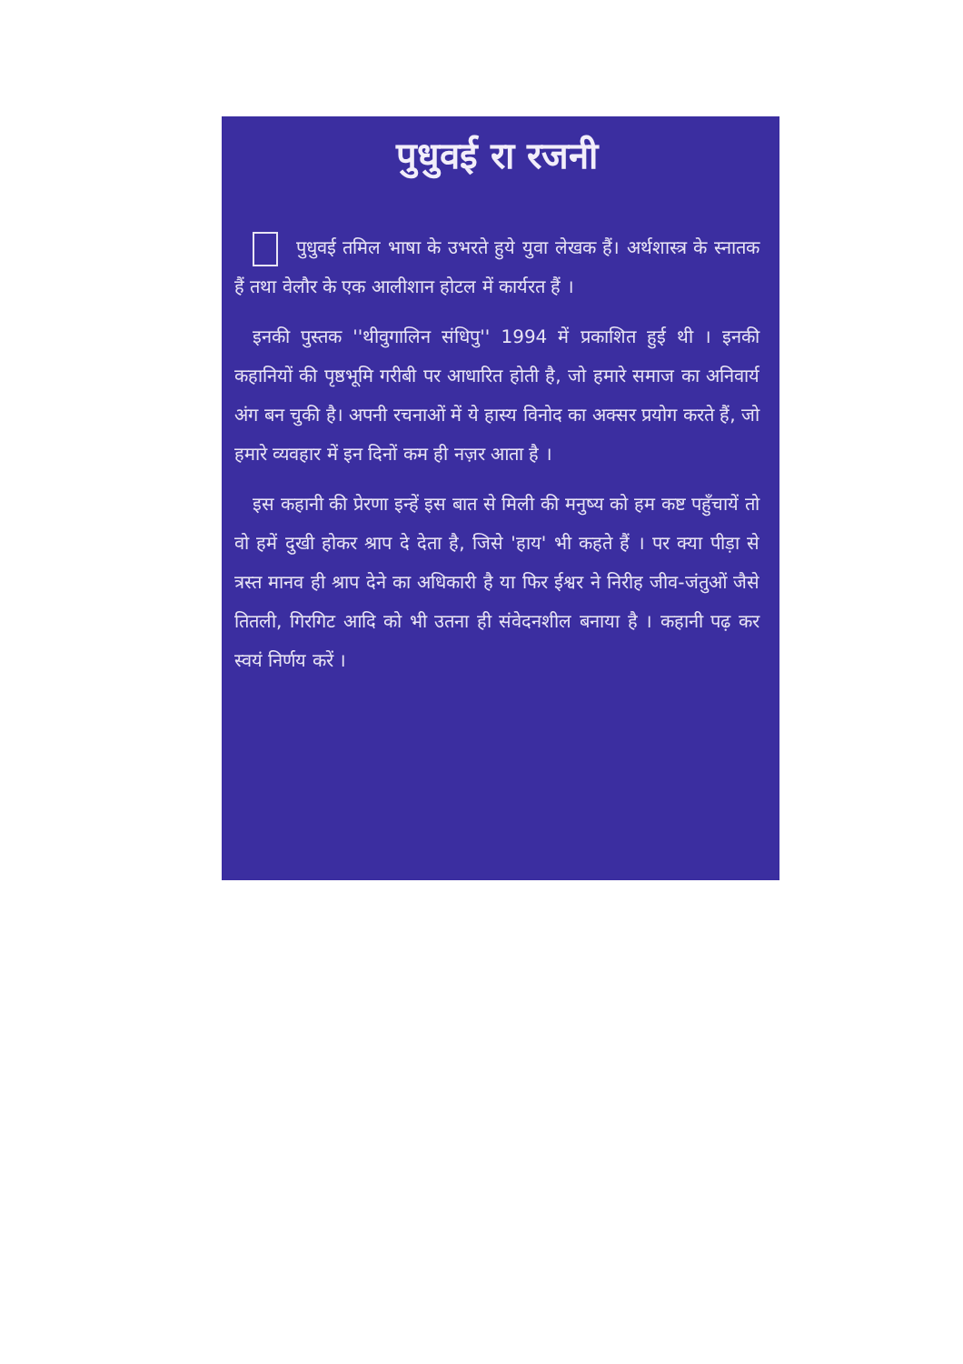पुधुवई रा रजनी
पुधुवई तमिल भाषा के उभरते हुये युवा लेखक हैं। अर्थशास्त्र के स्नातक हैं तथा वेलौर के एक आलीशान होटल में कार्यरत हैं ।
इनकी पुस्तक ''थीवुगालिन संधिपु'' 1994 में प्रकाशित हुई थी । इनकी कहानियों की पृष्ठभूमि गरीबी पर आधारित होती है, जो हमारे समाज का अनिवार्य अंग बन चुकी है। अपनी रचनाओं में ये हास्य विनोद का अक्सर प्रयोग करते हैं, जो हमारे व्यवहार में इन दिनों कम ही नज़र आता है ।
इस कहानी की प्रेरणा इन्हें इस बात से मिली की मनुष्य को हम कष्ट पहुँचायें तो वो हमें दुखी होकर श्राप दे देता है, जिसे 'हाय' भी कहते हैं । पर क्या पीड़ा से त्रस्त मानव ही श्राप देने का अधिकारी है या फिर ईश्वर ने निरीह जीव-जंतुओं जैसे तितली, गिरगिट आदि को भी उतना ही संवेदनशील बनाया है । कहानी पढ़ कर स्वयं निर्णय करें ।